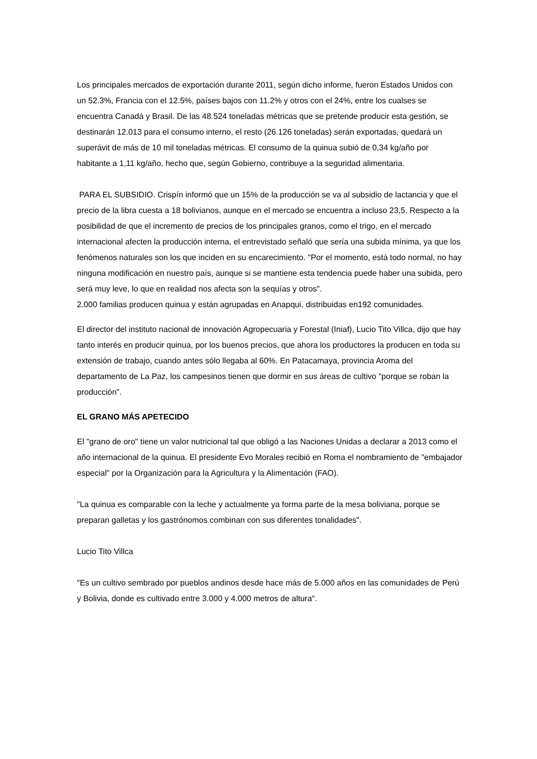Los principales mercados de exportación durante 2011, según dicho informe, fueron Estados Unidos con un 52.3%, Francia con el 12.5%, países bajos con 11.2% y otros con el 24%, entre los cualses se encuentra Canadá y Brasil. De las 48.524 toneladas métricas que se pretende producir esta gestión, se destinarán 12.013 para el consumo interno, el resto (26.126 toneladas) serán exportadas, quedará un superávit de más de 10 mil toneladas métricas. El consumo de la quinua subió de 0,34 kg/año por habitante a 1,11 kg/año, hecho que, según Gobierno, contribuye a la seguridad alimentaria.
PARA EL SUBSIDIO. Crispín informó que un 15% de la producción se va al subsidio de lactancia y que el precio de la libra cuesta a 18 bolivianos, aunque en el mercado se encuentra a incluso 23,5. Respecto a la posibilidad de que el incremento de precios de los principales granos, como el trigo, en el mercado internacional afecten la producción interna, el entrevistado señaló que sería una subida mínima, ya que los fenómenos naturales son los que inciden en su encarecimiento. "Por el momento, está todo normal, no hay ninguna modificación en nuestro país, aunque si se mantiene esta tendencia puede haber una subida, pero será muy leve, lo que en realidad nos afecta son la sequías y otros".
2.000 familias producen quinua y están agrupadas en Anapqui, distribuidas en192 comunidades.
El director del instituto nacional de innovación Agropecuaria y Forestal (Iniaf), Lucio Tito Villca, dijo que hay tanto interés en producir quinua, por los buenos precios, que ahora los productores la producen en toda su extensión de trabajo, cuando antes sólo llegaba al 60%. En Patacamaya, provincia Aroma del departamento de La Paz, los campesinos tienen que dormir en sus áreas de cultivo "porque se roban la producción".
EL GRANO MÁS APETECIDO
El "grano de oro" tiene un valor nutricional tal que obligó a las Naciones Unidas a declarar a 2013 como el año internacional de la quinua. El presidente Evo Morales recibió en Roma el nombramiento de "embajador especial" por la Organización para la Agricultura y la Alimentación (FAO).
"La quinua es comparable con la leche y actualmente ya forma parte de la mesa boliviana, porque se preparan galletas y los gastrónomos combinan con sus diferentes tonalidades".
Lucio Tito Villca
"Es un cultivo sembrado por pueblos andinos desde hace más de 5.000 años en las comunidades de Perú y Bolivia, donde es cultivado entre 3.000 y 4.000 metros de altura".